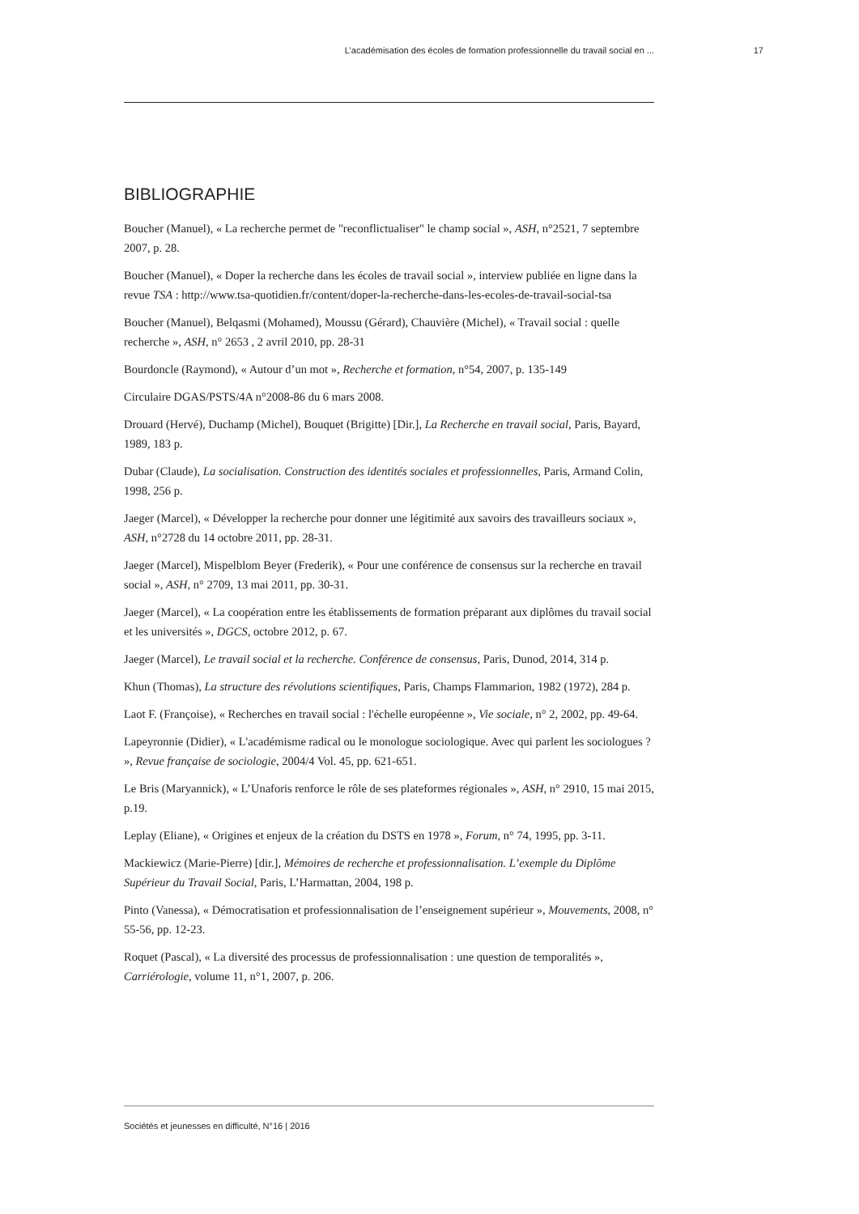L’académisation des écoles de formation professionnelle du travail social en ... 17
BIBLIOGRAPHIE
Boucher (Manuel), « La recherche permet de "reconflictualiser" le champ social », ASH, n°2521, 7 septembre 2007, p. 28.
Boucher (Manuel), « Doper la recherche dans les écoles de travail social », interview publiée en ligne dans la revue TSA : http://www.tsa-quotidien.fr/content/doper-la-recherche-dans-les-ecoles-de-travail-social-tsa
Boucher (Manuel), Belqasmi (Mohamed), Moussu (Gérard), Chauvière (Michel), « Travail social : quelle recherche », ASH, n° 2653 , 2 avril 2010, pp. 28-31
Bourdoncle (Raymond), « Autour d’un mot », Recherche et formation, n°54, 2007, p. 135-149
Circulaire DGAS/PSTS/4A n°2008-86 du 6 mars 2008.
Drouard (Hervé), Duchamp (Michel), Bouquet (Brigitte) [Dir.], La Recherche en travail social, Paris, Bayard, 1989, 183 p.
Dubar (Claude), La socialisation. Construction des identités sociales et professionnelles, Paris, Armand Colin, 1998, 256 p.
Jaeger (Marcel), « Développer la recherche pour donner une légitimité aux savoirs des travailleurs sociaux », ASH, n°2728 du 14 octobre 2011, pp. 28-31.
Jaeger (Marcel), Mispelblom Beyer (Frederik), « Pour une conférence de consensus sur la recherche en travail social », ASH, n° 2709, 13 mai 2011, pp. 30-31.
Jaeger (Marcel), « La coopération entre les établissements de formation préparant aux diplômes du travail social et les universités », DGCS, octobre 2012, p. 67.
Jaeger (Marcel), Le travail social et la recherche. Conférence de consensus, Paris, Dunod, 2014, 314 p.
Khun (Thomas), La structure des révolutions scientifiques, Paris, Champs Flammarion, 1982 (1972), 284 p.
Laot F. (Françoise), « Recherches en travail social : l'échelle européenne », Vie sociale, n° 2, 2002, pp. 49-64.
Lapeyronnie (Didier), « L'académisme radical ou le monologue sociologique. Avec qui parlent les sociologues ? », Revue française de sociologie, 2004/4 Vol. 45, pp. 621-651.
Le Bris (Maryannick), « L’Unaforis renforce le rôle de ses plateformes régionales », ASH, n° 2910, 15 mai 2015, p.19.
Leplay (Eliane), « Origines et enjeux de la création du DSTS en 1978 », Forum, n° 74, 1995, pp. 3-11.
Mackiewicz (Marie-Pierre) [dir.], Mémoires de recherche et professionnalisation. L’exemple du Diplôme Supérieur du Travail Social, Paris, L’Harmattan, 2004, 198 p.
Pinto (Vanessa), « Démocratisation et professionnalisation de l’enseignement supérieur », Mouvements, 2008, n° 55-56, pp. 12-23.
Roquet (Pascal), « La diversité des processus de professionnalisation : une question de temporalités », Carriérologie, volume 11, n°1, 2007, p. 206.
Sociétés et jeunesses en difficulté, N°16 | 2016